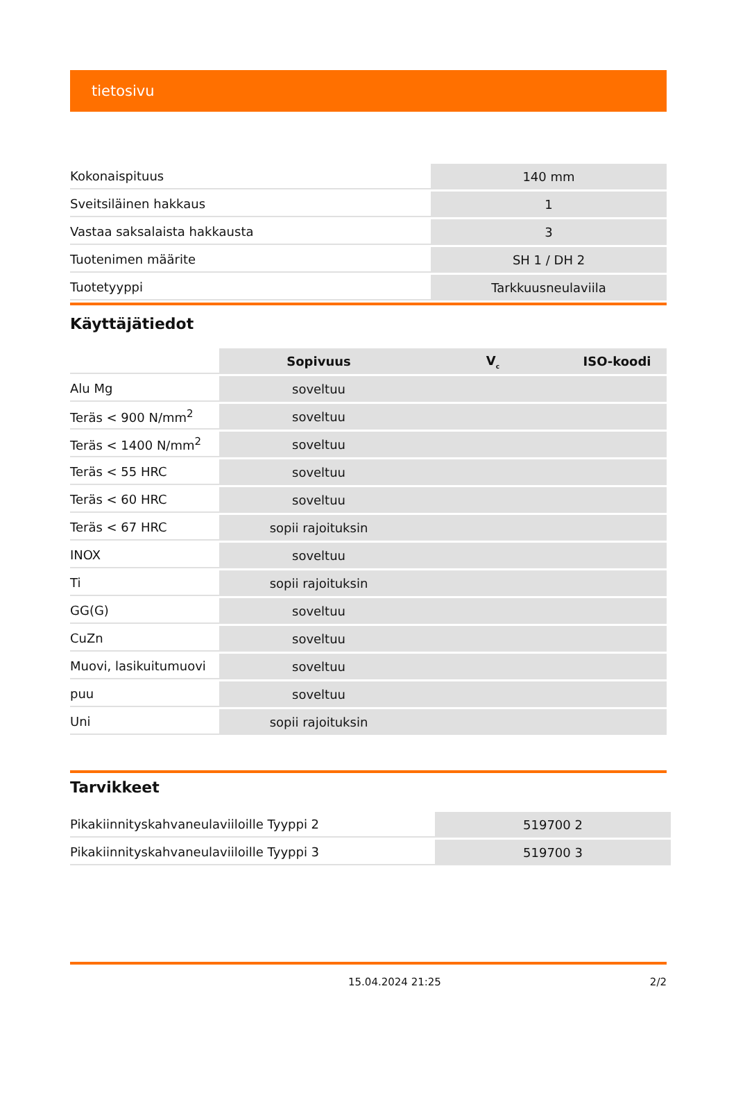tietosivu
| Kokonaispituus | 140 mm |
| Sveitsiläinen hakkaus | 1 |
| Vastaa saksalaista hakkausta | 3 |
| Tuotenimen määrite | SH 1 / DH 2 |
| Tuotetyyppi | Tarkkuusneulaviila |
Käyttäjätiedot
| | Sopivuus | V<sub>c</sub> | ISO-koodi |
| Alu Mg | soveltuu | | |
| Teräs < 900 N/mm<sup>2</sup> | soveltuu | | |
| Teräs < 1400 N/mm<sup>2</sup> | soveltuu | | |
| Teräs < 55 HRC | soveltuu | | |
| Teräs < 60 HRC | soveltuu | | |
| Teräs < 67 HRC | sopii rajoituksin | | |
| INOX | soveltuu | | |
| Ti | sopii rajoituksin | | |
| GG(G) | soveltuu | | |
| CuZn | soveltuu | | |
| Muovi, lasikuitumuovi | soveltuu | | |
| puu | soveltuu | | |
| Uni | sopii rajoituksin | | |
Tarvikkeet
| Pikakiinnityskahvaneulaviiloille Tyyppi 2 | 519700 2 |
| Pikakiinnityskahvaneulaviiloille Tyyppi 3 | 519700 3 |
15.04.2024 21:25 2/2